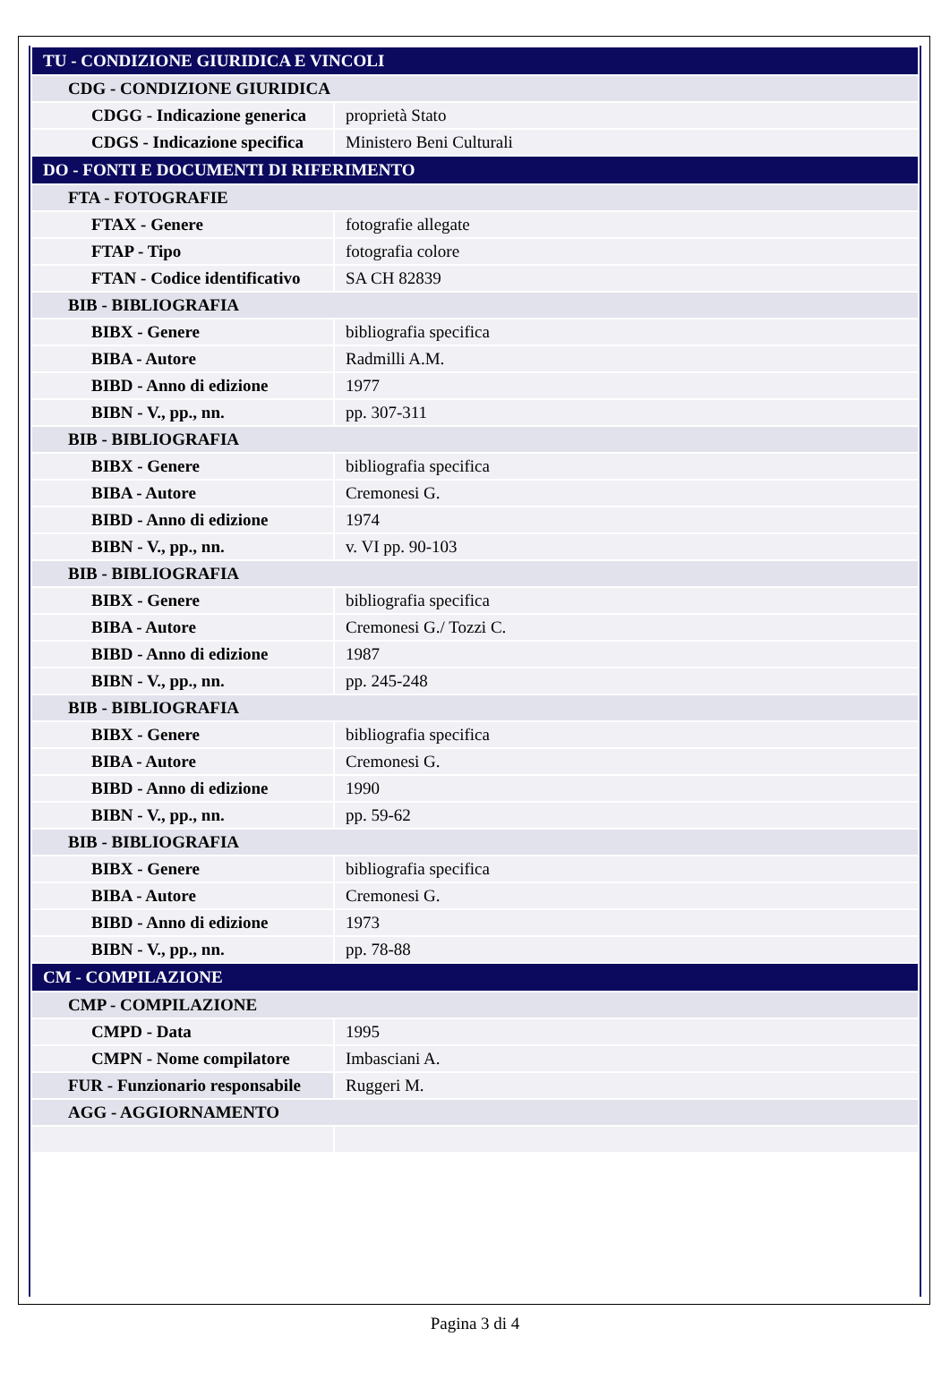| TU - CONDIZIONE GIURIDICA E VINCOLI | |
| CDG - CONDIZIONE GIURIDICA | |
| CDGG - Indicazione generica | proprietà Stato |
| CDGS - Indicazione specifica | Ministero Beni Culturali |
| DO - FONTI E DOCUMENTI DI RIFERIMENTO | |
| FTA - FOTOGRAFIE | |
| FTAX - Genere | fotografie allegate |
| FTAP - Tipo | fotografia colore |
| FTAN - Codice identificativo | SA CH 82839 |
| BIB - BIBLIOGRAFIA | |
| BIBX - Genere | bibliografia specifica |
| BIBA - Autore | Radmilli A.M. |
| BIBD - Anno di edizione | 1977 |
| BIBN - V., pp., nn. | pp. 307-311 |
| BIB - BIBLIOGRAFIA | |
| BIBX - Genere | bibliografia specifica |
| BIBA - Autore | Cremonesi G. |
| BIBD - Anno di edizione | 1974 |
| BIBN - V., pp., nn. | v. VI pp. 90-103 |
| BIB - BIBLIOGRAFIA | |
| BIBX - Genere | bibliografia specifica |
| BIBA - Autore | Cremonesi G./ Tozzi C. |
| BIBD - Anno di edizione | 1987 |
| BIBN - V., pp., nn. | pp. 245-248 |
| BIB - BIBLIOGRAFIA | |
| BIBX - Genere | bibliografia specifica |
| BIBA - Autore | Cremonesi G. |
| BIBD - Anno di edizione | 1990 |
| BIBN - V., pp., nn. | pp. 59-62 |
| BIB - BIBLIOGRAFIA | |
| BIBX - Genere | bibliografia specifica |
| BIBA - Autore | Cremonesi G. |
| BIBD - Anno di edizione | 1973 |
| BIBN - V., pp., nn. | pp. 78-88 |
| CM - COMPILAZIONE | |
| CMP - COMPILAZIONE | |
| CMPD - Data | 1995 |
| CMPN - Nome compilatore | Imbasciani A. |
| FUR - Funzionario responsabile | Ruggeri M. |
| AGG - AGGIORNAMENTO | |
Pagina 3 di 4